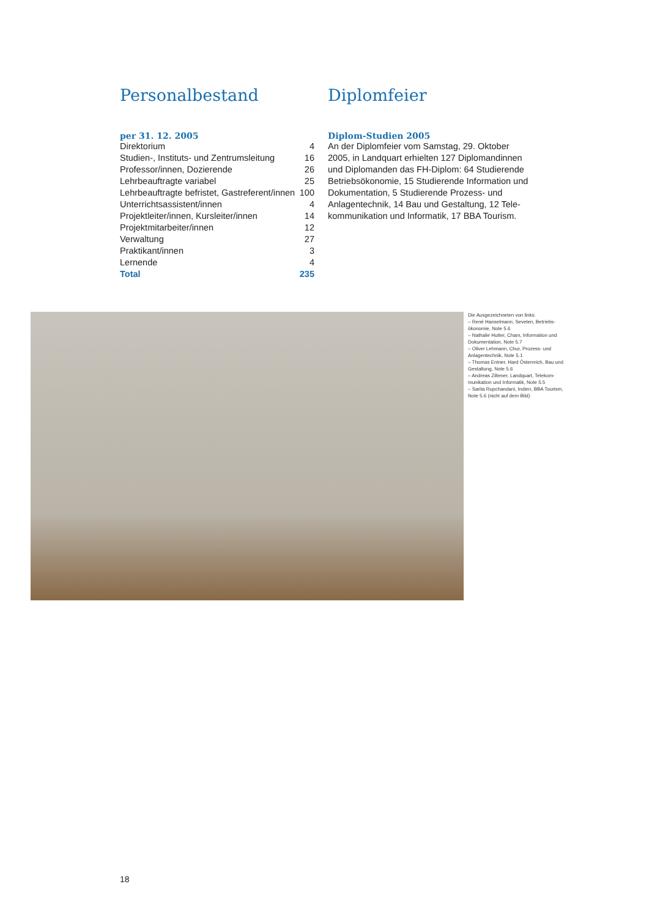Personalbestand
per 31. 12. 2005
| Direktorium | 4 |
| Studien-, Instituts- und Zentrumsleitung | 16 |
| Professor/innen, Dozierende | 26 |
| Lehrbeauftragte variabel | 25 |
| Lehrbeauftragte befristet, Gastreferent/innen | 100 |
| Unterrichtsassistent/innen | 4 |
| Projektleiter/innen, Kursleiter/innen | 14 |
| Projektmitarbeiter/innen | 12 |
| Verwaltung | 27 |
| Praktikant/innen | 3 |
| Lernende | 4 |
| Total | 235 |
Diplomfeier
Diplom-Studien 2005
An der Diplomfeier vom Samstag, 29. Oktober 2005, in Landquart erhielten 127 Diplomandinnen und Diplomanden das FH-Diplom: 64 Studierende Betriebsökonomie, 15 Studierende Information und Dokumentation, 5 Studierende Prozess- und Anlagentechnik, 14 Bau und Gestaltung, 12 Tele­kommunikation und Informatik, 17 BBA Tourism.
Die Ausgezeichneten von links:
– René Hanselmann, Sevelen, Betriebs­ökonomie, Note 5.6
– Nathalie Hutter, Cham, Information und Dokumentation, Note 5.7
– Oliver Lehmann, Chur, Prozess- und Anlagentechnik, Note 5.1
– Thomas Entner, Hard Österreich, Bau und Gestaltung, Note 5.6
– Andreas Ziltener, Landquart, Telekom­munikation und Informatik, Note 5.5
– Sarita Rupchandani, Indien, BBA Tourism, Note 5.6 (nicht auf dem Bild)
18